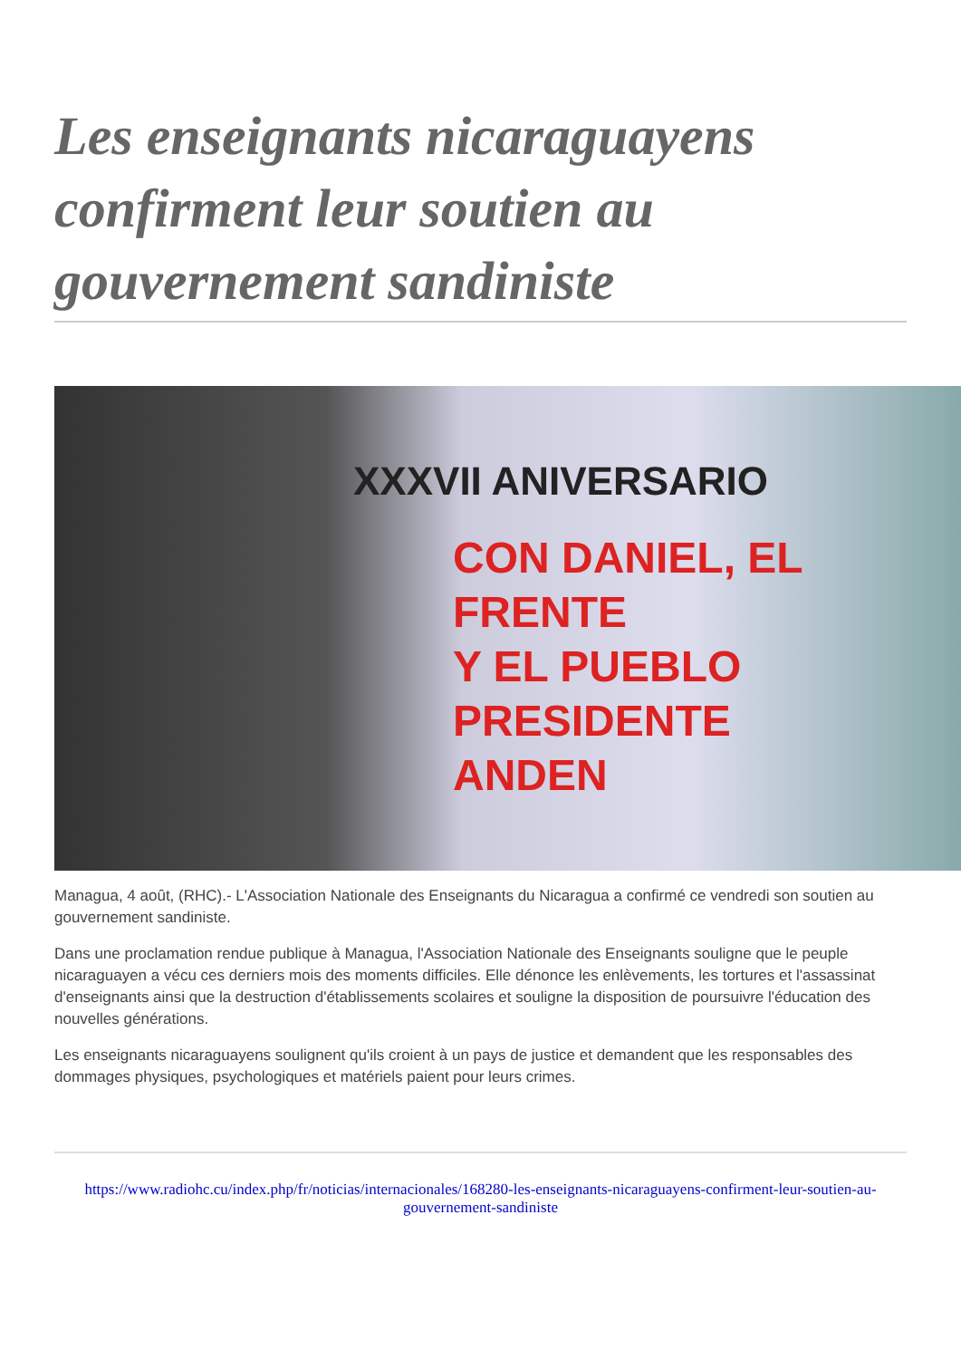Les enseignants nicaraguayens confirment leur soutien au gouvernement sandiniste
XXXVII ANIVERSARIO
CON DANIEL, EL FRENTE
Y EL PUEBLO PRESIDENTE
ANDEN
Managua, 4 août, (RHC).- L'Association Nationale des Enseignants du Nicaragua a confirmé ce vendredi son soutien au gouvernement sandiniste.
Dans une proclamation rendue publique à Managua, l'Association Nationale des Enseignants souligne que le peuple nicaraguayen a vécu ces derniers mois des moments difficiles. Elle dénonce les enlèvements, les tortures et l'assassinat d'enseignants ainsi que la destruction d'établissements scolaires et souligne la disposition de poursuivre l'éducation des nouvelles générations.
Les enseignants nicaraguayens soulignent qu'ils croient à un pays de justice et demandent que les responsables des dommages physiques, psychologiques et matériels paient pour leurs crimes.
https://www.radiohc.cu/index.php/fr/noticias/internacionales/168280-les-enseignants-nicaraguayens-confirment-leur-soutien-au-gouvernement-sandiniste